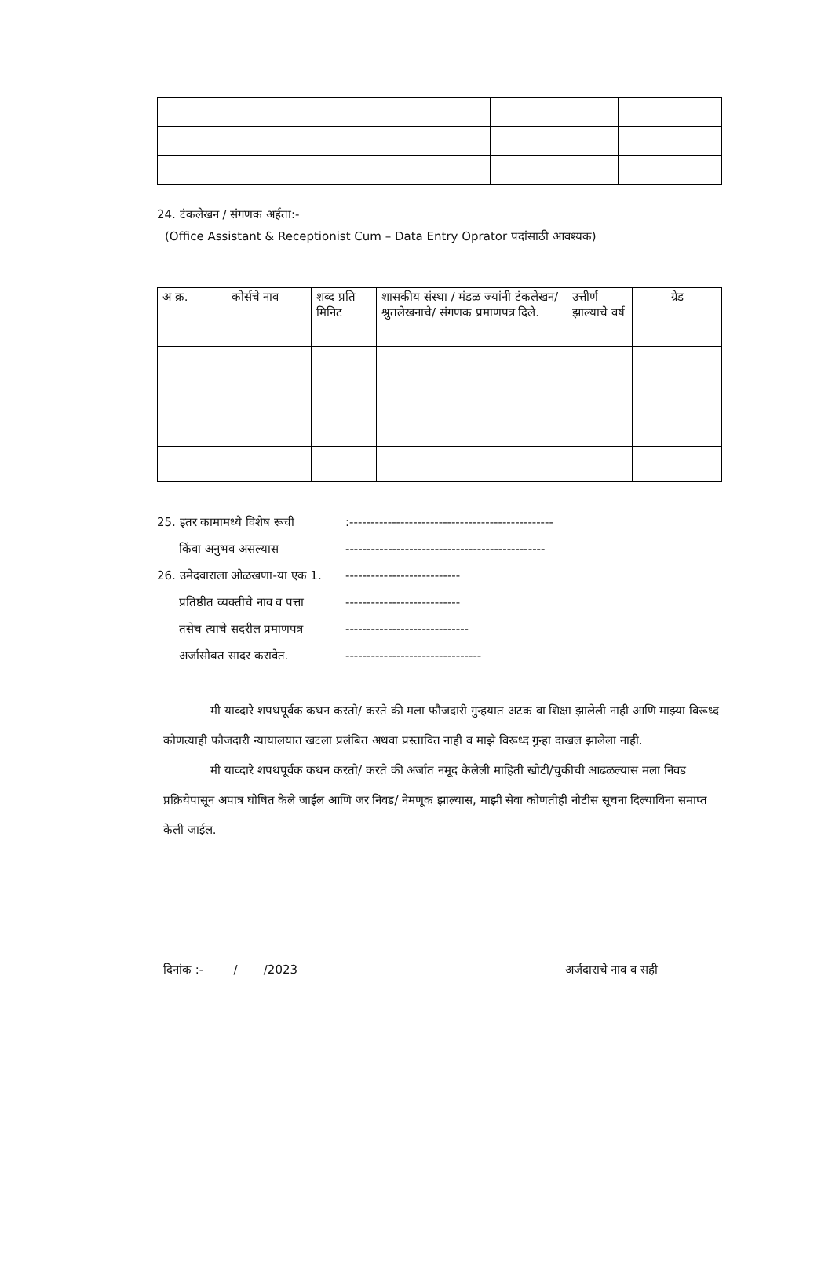24. टंकलेखन / संगणक अर्हता:-
(Office Assistant & Receptionist Cum – Data Entry Oprator पदांसाठी आवश्यक)
| अ क्र. | कोर्सचे नाव | शब्द प्रति मिनिट | शासकीय संस्था / मंडळ ज्यांनी टंकलेखन/ श्रुतलेखनाचे/ संगणक प्रमाणपत्र दिले. | उत्तीर्ण झाल्याचे वर्ष | ग्रेड |
| --- | --- | --- | --- | --- | --- |
25. इतर कामामध्ये विशेष रूची:------------------------------------------------
किंवा अनुभव असल्यास -----------------------------------------------
26. उमेदवाराला ओळखणा-या एक 1. ---------------------------
प्रतिष्ठीत व्यक्तीचे नाव व पत्ता ---------------------------
तसेच त्याचे सदरील प्रमाणपत्र -----------------------------
अर्जासोबत सादर करावेत. --------------------------------
मी याव्दारे शपथपूर्वक कथन करतो/ करते की मला फौजदारी गुन्हयात अटक वा शिक्षा झालेली नाही आणि माझ्या विरूध्द कोणत्याही फौजदारी न्यायालयात खटला प्रलंबित अथवा प्रस्तावित नाही व माझे विरूध्द गुन्हा दाखल झालेला नाही.
मी याव्दारे शपथपूर्वक कथन करतो/ करते की अर्जात नमूद केलेली माहिती खोटी/चुकीची आढळल्यास मला निवड प्रक्रियेपासून अपात्र घोषित केले जाईल आणि जर निवड/ नेमणूक झाल्यास, माझी सेवा कोणतीही नोटीस सूचना दिल्याविना समाप्त केली जाईल.
दिनांक :- / /2023 अर्जदाराचे नाव व सही